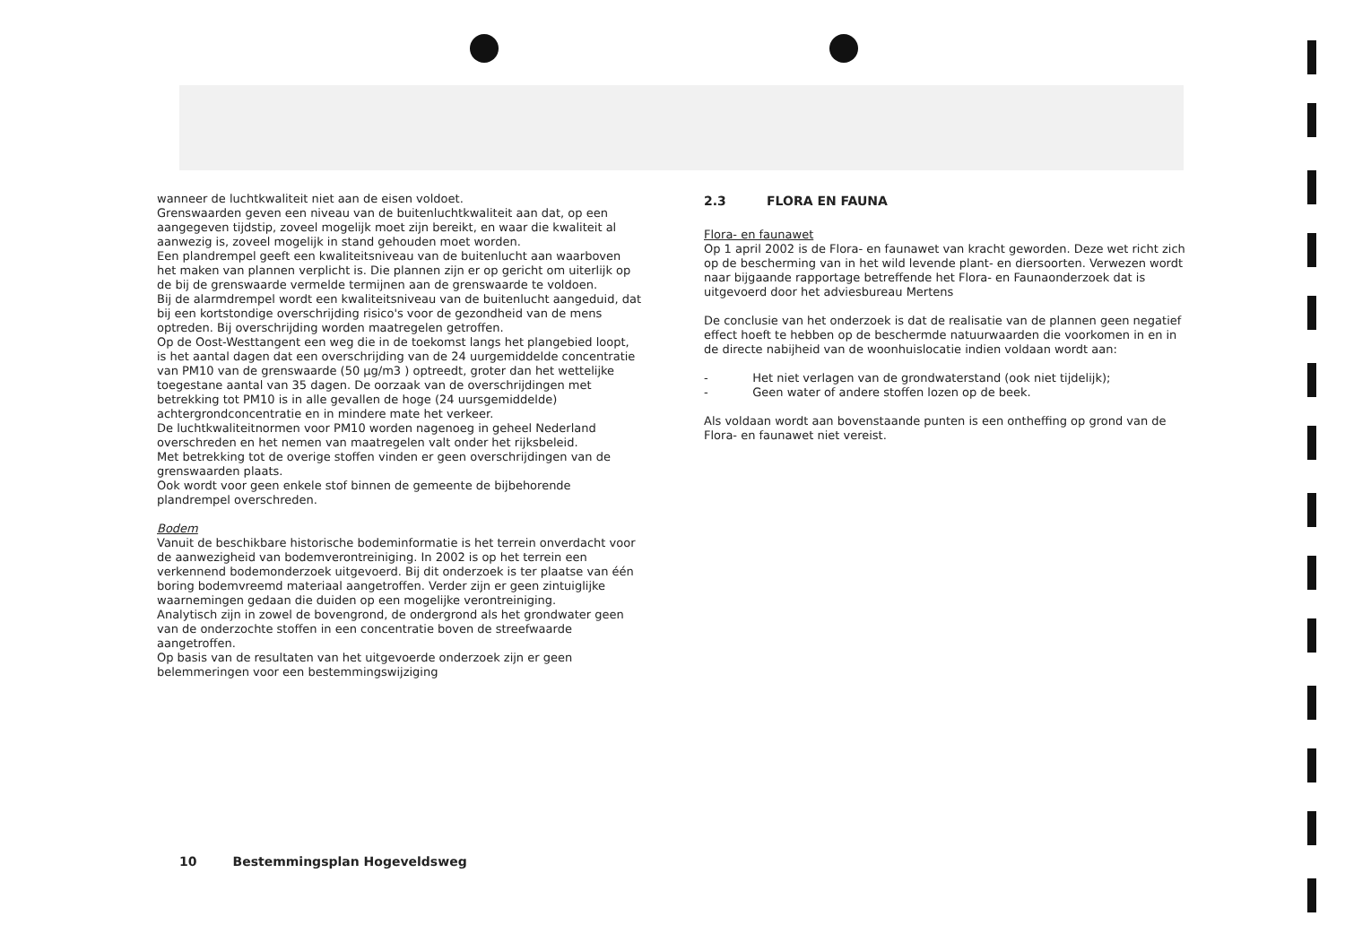wanneer de luchtkwaliteit niet aan de eisen voldoet.
Grenswaarden geven een niveau van de buitenluchtkwaliteit aan dat, op een aangegeven tijdstip, zoveel mogelijk moet zijn bereikt, en waar die kwaliteit al aanwezig is, zoveel mogelijk in stand gehouden moet worden.
Een plandrempel geeft een kwaliteitsniveau van de buitenlucht aan waarboven het maken van plannen verplicht is. Die plannen zijn er op gericht om uiterlijk op de bij de grenswaarde vermelde termijnen aan de grenswaarde te voldoen.
Bij de alarmdrempel wordt een kwaliteitsniveau van de buitenlucht aangeduid, dat bij een kortstondige overschrijding risico's voor de gezondheid van de mens optreden. Bij overschrijding worden maatregelen getroffen.
Op de Oost-Westtangent een weg die in de toekomst langs het plangebied loopt, is het aantal dagen dat een overschrijding van de 24 uurgemiddelde concentratie van PM10 van de grenswaarde (50 µg/m3 ) optreedt, groter dan het wettelijke toegestane aantal van 35 dagen. De oorzaak van de overschrijdingen met betrekking tot PM10 is in alle gevallen de hoge (24 uursgemiddelde) achtergrondconcentratie en in mindere mate het verkeer.
De luchtkwaliteitnormen voor PM10 worden nagenoeg in geheel Nederland overschreden en het nemen van maatregelen valt onder het rijksbeleid.
Met betrekking tot de overige stoffen vinden er geen overschrijdingen van de grenswaarden plaats.
Ook wordt voor geen enkele stof binnen de gemeente de bijbehorende plandrempel overschreden.
Bodem
Vanuit de beschikbare historische bodeminformatie is het terrein onverdacht voor de aanwezigheid van bodemverontreiniging. In 2002 is op het terrein een verkennend bodemonderzoek uitgevoerd. Bij dit onderzoek is ter plaatse van één boring bodemvreemd materiaal aangetroffen. Verder zijn er geen zintuiglijke waarnemingen gedaan die duiden op een mogelijke verontreiniging.
Analytisch zijn in zowel de bovengrond, de ondergrond als het grondwater geen van de onderzochte stoffen in een concentratie boven de streefwaarde aangetroffen.
Op basis van de resultaten van het uitgevoerde onderzoek zijn er geen belemmeringen voor een bestemmingswijziging
2.3 FLORA EN FAUNA
Flora- en faunawet
Op 1 april 2002 is de Flora- en faunawet van kracht geworden. Deze wet richt zich op de bescherming van in het wild levende plant- en diersoorten. Verwezen wordt naar bijgaande rapportage betreffende het Flora- en Faunaonderzoek dat is uitgevoerd door het adviesbureau Mertens
De conclusie van het onderzoek is dat de realisatie van de plannen geen negatief effect hoeft te hebben op de beschermde natuurwaarden die voorkomen in en in de directe nabijheid van de woonhuislocatie indien voldaan wordt aan:
- Het niet verlagen van de grondwaterstand (ook niet tijdelijk);
- Geen water of andere stoffen lozen op de beek.
Als voldaan wordt aan bovenstaande punten is een ontheffing op grond van de Flora- en faunawet niet vereist.
10 Bestemmingsplan Hogeveldsweg